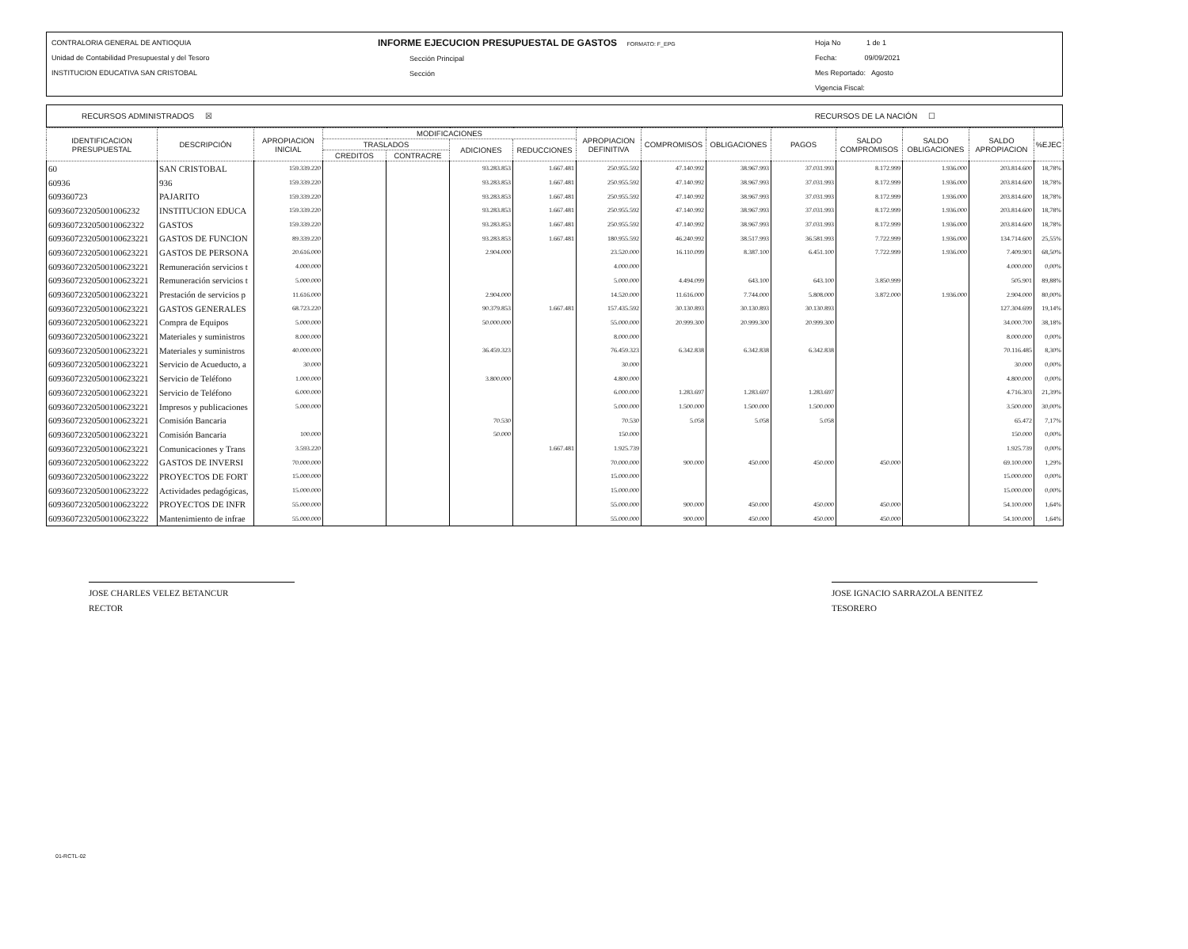CONTRALORIA GENERAL DE ANTIOQUIA
Unidad de Contabilidad Presupuestal y del Tesoro
INSTITUCION EDUCATIVA SAN CRISTOBAL
INFORME EJECUCION PRESUPUESTAL DE GASTOS FORMATO: F_EPG
Sección Principal
Sección
Hoja No 1 de 1
Fecha: 09/09/2021
Mes Reportado: Agosto
Vigencia Fiscal:
RECURSOS ADMINISTRADOS ☒ RECURSOS DE LA NACIÓN ☐
| IDENTIFICACION PRESUPUESTAL | DESCRIPCIÓN | APROPIACION INICIAL | MODIFICACIONES | | | | APROPIACION DEFINITIVA | COMPROMISOS | OBLIGACIONES | PAGOS | SALDO COMPROMISOS | SALDO OBLIGACIONES | SALDO APROPIACION | %EJEC |
| --- | --- | --- | --- | --- | --- | --- | --- | --- | --- | --- | --- | --- | --- | --- |
| | | | TRASLADOS | | ADICIONES | REDUCCIONES | | | | | | | | |
| | | | CREDITOS | CONTRACRE | | | | | | | | | | |
| 60 | SAN CRISTOBAL | 159.339.220 | | | 93.283.853 | 1.667.481 | 250.955.592 | 47.140.992 | 38.967.993 | 37.031.993 | 8.172.999 | 1.936.000 | 203.814.600 | 18,78% |
| 60936 | 936 | 159.339.220 | | | 93.283.853 | 1.667.481 | 250.955.592 | 47.140.992 | 38.967.993 | 37.031.993 | 8.172.999 | 1.936.000 | 203.814.600 | 18,78% |
| 609360723 | PAJARITO | 159.339.220 | | | 93.283.853 | 1.667.481 | 250.955.592 | 47.140.992 | 38.967.993 | 37.031.993 | 8.172.999 | 1.936.000 | 203.814.600 | 18,78% |
| 609360723205001006232 | INSTITUCION EDUCA | 159.339.220 | | | 93.283.853 | 1.667.481 | 250.955.592 | 47.140.992 | 38.967.993 | 37.031.993 | 8.172.999 | 1.936.000 | 203.814.600 | 18,78% |
| 6093607232050010062322 | GASTOS | 159.339.220 | | | 93.283.853 | 1.667.481 | 250.955.592 | 47.140.992 | 38.967.993 | 37.031.993 | 8.172.999 | 1.936.000 | 203.814.600 | 18,78% |
| 60936072320500100623221 | GASTOS DE FUNCION | 89.339.220 | | | 93.283.853 | 1.667.481 | 180.955.592 | 46.240.992 | 38.517.993 | 36.581.993 | 7.722.999 | 1.936.000 | 134.714.600 | 25,55% |
| 60936072320500100623221 | GASTOS DE PERSONA | 20.616.000 | | | 2.904.000 | | 23.520.000 | 16.110.099 | 8.387.100 | 6.451.100 | 7.722.999 | 1.936.000 | 7.409.901 | 68,50% |
| 60936072320500100623221 | Remuneración servicios t | 4.000.000 | | | | | 4.000.000 | | | | | | 4.000.000 | 0,00% |
| 60936072320500100623221 | Remuneración servicios t | 5.000.000 | | | | | 5.000.000 | 4.494.099 | 643.100 | 643.100 | 3.850.999 | | 505.901 | 89,88% |
| 60936072320500100623221 | Prestación de servicios p | 11.616.000 | | | 2.904.000 | | 14.520.000 | 11.616.000 | 7.744.000 | 5.808.000 | 3.872.000 | 1.936.000 | 2.904.000 | 80,00% |
| 60936072320500100623221 | GASTOS GENERALES | 68.723.220 | | | 90.379.853 | 1.667.481 | 157.435.592 | 30.130.893 | 30.130.893 | 30.130.893 | | | 127.304.699 | 19,14% |
| 60936072320500100623221 | Compra de Equipos | 5.000.000 | | | 50.000.000 | | 55.000.000 | 20.999.300 | 20.999.300 | 20.999.300 | | | 34.000.700 | 38,18% |
| 60936072320500100623221 | Materiales y suministros | 8.000.000 | | | | | 8.000.000 | | | | | | 8.000.000 | 0,00% |
| 60936072320500100623221 | Materiales y suministros | 40.000.000 | | | 36.459.323 | | 76.459.323 | 6.342.838 | 6.342.838 | 6.342.838 | | | 70.116.485 | 8,30% |
| 60936072320500100623221 | Servicio de Acueducto, a | 30.000 | | | | | 30.000 | | | | | | 30.000 | 0,00% |
| 60936072320500100623221 | Servicio de Teléfono | 1.000.000 | | | 3.800.000 | | 4.800.000 | | | | | | 4.800.000 | 0,00% |
| 60936072320500100623221 | Servicio de Teléfono | 6.000.000 | | | | | 6.000.000 | 1.283.697 | 1.283.697 | 1.283.697 | | | 4.716.303 | 21,39% |
| 60936072320500100623221 | Impresos y publicaciones | 5.000.000 | | | | | 5.000.000 | 1.500.000 | 1.500.000 | 1.500.000 | | | 3.500.000 | 30,00% |
| 60936072320500100623221 | Comisión Bancaria | | | | 70.530 | | 70.530 | 5.058 | 5.058 | 5.058 | | | 65.472 | 7,17% |
| 60936072320500100623221 | Comisión Bancaria | 100.000 | | | 50.000 | | 150.000 | | | | | | 150.000 | 0,00% |
| 60936072320500100623221 | Comunicaciones y Trans | 3.593.220 | | | | 1.667.481 | 1.925.739 | | | | | | 1.925.739 | 0,00% |
| 60936072320500100623222 | GASTOS DE INVERSI | 70.000.000 | | | | | 70.000.000 | 900.000 | 450.000 | 450.000 | 450.000 | | 69.100.000 | 1,29% |
| 60936072320500100623222 | PROYECTOS DE FORT | 15.000.000 | | | | | 15.000.000 | | | | | | 15.000.000 | 0,00% |
| 60936072320500100623222 | Actividades pedagógicas, | 15.000.000 | | | | | 15.000.000 | | | | | | 15.000.000 | 0,00% |
| 60936072320500100623222 | PROYECTOS DE INFR | 55.000.000 | | | | | 55.000.000 | 900.000 | 450.000 | 450.000 | 450.000 | | 54.100.000 | 1,64% |
| 60936072320500100623222 | Mantenimiento de infrae | 55.000.000 | | | | | 55.000.000 | 900.000 | 450.000 | 450.000 | 450.000 | | 54.100.000 | 1,64% |
JOSE CHARLES VELEZ BETANCUR
RECTOR
JOSE IGNACIO SARRAZOLA BENITEZ
TESORERO
01-RCTL-02